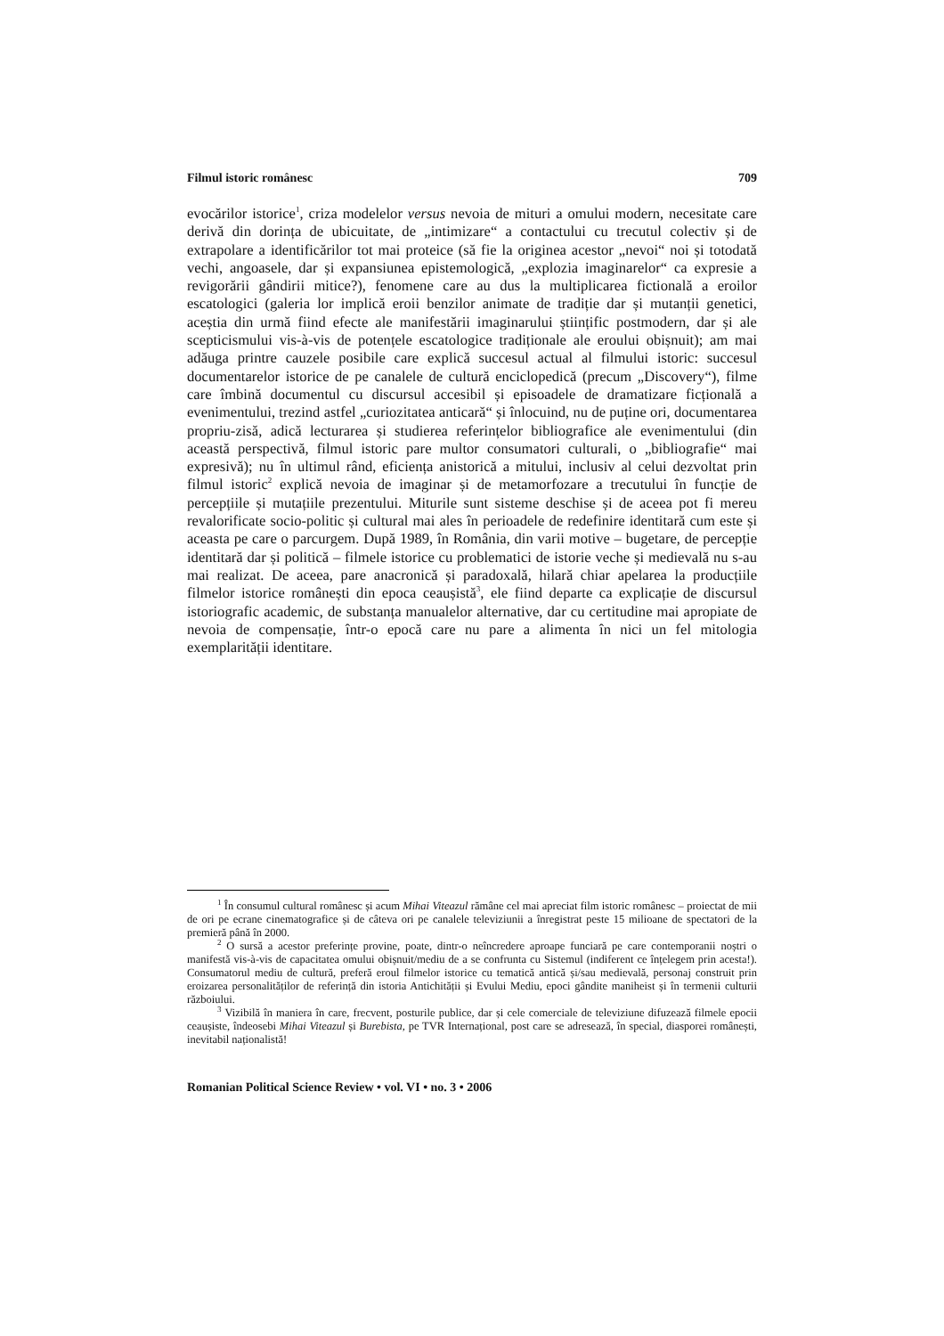Filmul istoric românesc 709
evocărilor istorice<sup>1</sup>, criza modelelor versus nevoia de mituri a omului modern, necesitate care derivă din dorința de ubicuitate, de „intimizare“ a contactului cu trecutul colectiv și de extrapolare a identificărilor tot mai proteice (să fie la originea acestor „nevoi“ noi și totodată vechi, angoasele, dar și expansiunea epistemologică, „explozia imaginarelor“ ca expresie a revigorării gândirii mitice?), fenomene care au dus la multiplicarea fictională a eroilor escatologici (galeria lor implică eroii benzilor animate de tradiție dar și mutanții genetici, aceștia din urmă fiind efecte ale manifestării imaginarului științific postmodern, dar și ale scepticismului vis-à-vis de potențele escatologice tradiționale ale eroului obișnuit); am mai adăuga printre cauzele posibile care explică succesul actual al filmului istoric: succesul documentarelor istorice de pe canalele de cultură enciclopedică (precum „Discovery“), filme care îmbină documentul cu discursul accesibil și episoadele de dramatizare ficțională a evenimentului, trezind astfel „curiozitatea anticară“ și înlocuind, nu de puține ori, documentarea propriu-zisă, adică lecturarea și studierea referințelor bibliografice ale evenimentului (din această perspectivă, filmul istoric pare multor consumatori culturali, o „bibliografie“ mai expresivă); nu în ultimul rând, eficiența anistorică a mitului, inclusiv al celui dezvoltat prin filmul istoric<sup>2</sup> explică nevoia de imaginar și de metamorfozare a trecutului în funcție de percepțiile și mutațiile prezentului. Miturile sunt sisteme deschise și de aceea pot fi mereu revalorificate socio-politic și cultural mai ales în perioadele de redefinire identitară cum este și aceasta pe care o parcurgem. După 1989, în România, din varii motive – bugetare, de percepție identitară dar și politică – filmele istorice cu problematici de istorie veche și medievală nu s-au mai realizat. De aceea, pare anacronică și paradoxală, hilară chiar apelarea la producțiile filmelor istorice românești din epoca ceaușistă<sup>3</sup>, ele fiind departe ca explicație de discursul istoriografic academic, de substanța manualelor alternative, dar cu certitudine mai apropiate de nevoia de compensație, într-o epocă care nu pare a alimenta în nici un fel mitologia exemplarității identitare.
<sup>1</sup> În consumul cultural românesc și acum Mihai Viteazul rămâne cel mai apreciat film istoric românesc – proiectat de mii de ori pe ecrane cinematografice și de câteva ori pe canalele televiziunii a înregistrat peste 15 milioane de spectatori de la premieră până în 2000.
<sup>2</sup> O sursă a acestor preferințe provine, poate, dintr-o neîncredere aproape funciară pe care contemporanii noștri o manifestă vis-à-vis de capacitatea omului obișnuit/mediu de a se confrunta cu Sistemul (indiferent ce înțelegem prin acesta!). Consumatorul mediu de cultură, preferă eroul filmelor istorice cu tematică antică și/sau medievală, personaj construit prin eroizarea personalităților de referință din istoria Antichității și Evului Mediu, epoci gândite maniheist și în termenii culturii războiului.
<sup>3</sup> Vizibilă în maniera în care, frecvent, posturile publice, dar și cele comerciale de televiziune difuzează filmele epocii ceaușiste, îndeosebi Mihai Viteazul și Burebista, pe TVR Internațional, post care se adresează, în special, diasporei românești, inevitabil naționalistă!
Romanian Political Science Review • vol. VI • no. 3 • 2006